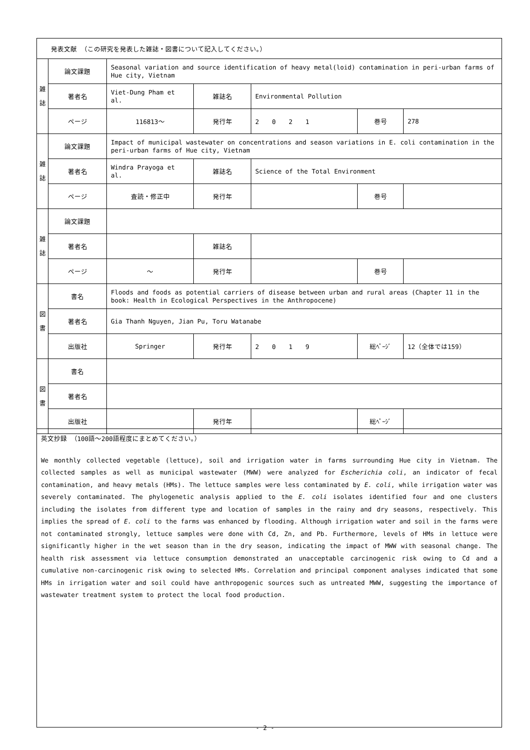| 発表文献 （この研究を発表した雑誌・図書について記入してください。） | | | | | | |
| 雑 誌 | 論文課題 | Seasonal variation and source identification of heavy metal(loid) contamination in peri-urban farms of Hue city, Vietnam | | | | |
| | 著者名 | Viet-Dung Pham et al. | 雑誌名 | Environmental Pollution | | |
| | ページ | 116813～ | 発行年 | 2 0 2 1 | 巻号 | 278 |
| 雑 誌 | 論文課題 | Impact of municipal wastewater on concentrations and season variations in E. coli contamination in the peri-urban farms of Hue city, Vietnam | | | | |
| | 著者名 | Windra Prayoga et al. | 雑誌名 | Science of the Total Environment | | |
| | ページ | 査読・修正中 | 発行年 | | 巻号 | |
| 雑 誌 | 論文課題 | | | | | |
| | 著者名 | | 雑誌名 | | | |
| | ページ | ～ | 発行年 | | 巻号 | |
| 図 書 | 書名 | Floods and foods as potential carriers of disease between urban and rural areas (Chapter 11 in the book: Health in Ecological Perspectives in the Anthropocene) | | | | |
| | 著者名 | Gia Thanh Nguyen, Jian Pu, Toru Watanabe | | | | |
| | 出版社 | Springer | 発行年 | 2 0 1 9 | 総ﾍﾟｰｼﾞ | 12（全体では159） |
| 図 書 | 書名 | | | | | |
| | 著者名 | | | | | |
| | 出版社 | | 発行年 | | 総ﾍﾟｰｼﾞ | |
英文抄録 （100語～200語程度にまとめてください。）
We monthly collected vegetable (lettuce), soil and irrigation water in farms surrounding Hue city in Vietnam. The collected samples as well as municipal wastewater (MWW) were analyzed for Escherichia coli, an indicator of fecal contamination, and heavy metals (HMs). The lettuce samples were less contaminated by E. coli, while irrigation water was severely contaminated. The phylogenetic analysis applied to the E. coli isolates identified four and one clusters including the isolates from different type and location of samples in the rainy and dry seasons, respectively. This implies the spread of E. coli to the farms was enhanced by flooding. Although irrigation water and soil in the farms were not contaminated strongly, lettuce samples were done with Cd, Zn, and Pb. Furthermore, levels of HMs in lettuce were significantly higher in the wet season than in the dry season, indicating the impact of MWW with seasonal change. The health risk assessment via lettuce consumption demonstrated an unacceptable carcinogenic risk owing to Cd and a cumulative non-carcinogenic risk owing to selected HMs. Correlation and principal component analyses indicated that some HMs in irrigation water and soil could have anthropogenic sources such as untreated MWW, suggesting the importance of wastewater treatment system to protect the local food production.
- 2 -